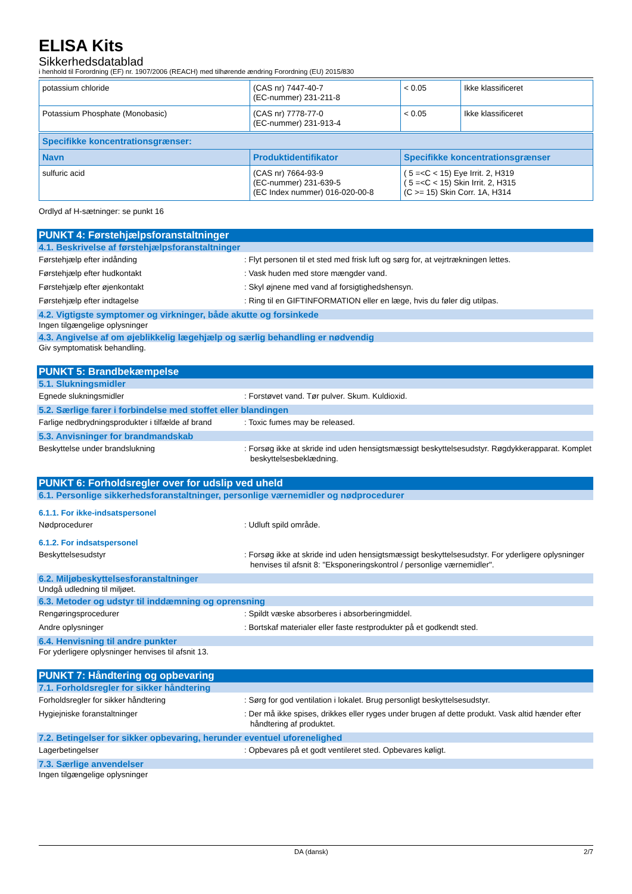ELISA Kits
Sikkerhedsdatablad
i henhold til Forordning (EF) nr. 1907/2006 (REACH) med tilhørende ændring Forordning (EU) 2015/830
| potassium chloride | (CAS nr) 7447-40-7 (EC-nummer) 231-211-8 | < 0.05 | Ikke klassificeret |
| Potassium Phosphate (Monobasic) | (CAS nr) 7778-77-0 (EC-nummer) 231-913-4 | < 0.05 | Ikke klassificeret |
| Specifikke koncentrationsgrænser: | | |
| --- | --- | --- |
| Navn | Produktidentifikator | Specifikke koncentrationsgrænser |
| sulfuric acid | (CAS nr) 7664-93-9 (EC-nummer) 231-639-5 (EC Index nummer) 016-020-00-8 | ( 5 =<C < 15) Eye Irrit. 2, H319 ( 5 =<C < 15) Skin Irrit. 2, H315 (C >= 15) Skin Corr. 1A, H314 |
Ordlyd af H-sætninger: se punkt 16
PUNKT 4: Førstehjælpsforanstaltninger
4.1. Beskrivelse af førstehjælpsforanstaltninger
Førstehjælp efter indånding : Flyt personen til et sted med frisk luft og sørg for, at vejrtrækningen lettes.
Førstehjælp efter hudkontakt : Vask huden med store mængder vand.
Førstehjælp efter øjenkontakt : Skyl øjnene med vand af forsigtighedshensyn.
Førstehjælp efter indtagelse : Ring til en GIFTINFORMATION eller en læge, hvis du føler dig utilpas.
4.2. Vigtigste symptomer og virkninger, både akutte og forsinkede
Ingen tilgængelige oplysninger
4.3. Angivelse af om øjeblikkelig lægehjælp og særlig behandling er nødvendig
Giv symptomatisk behandling.
PUNKT 5: Brandbekæmpelse
5.1. Slukningsmidler
Egnede slukningsmidler : Forstøvet vand. Tør pulver. Skum. Kuldioxid.
5.2. Særlige farer i forbindelse med stoffet eller blandingen
Farlige nedbrydningsprodukter i tilfælde af brand
: Toxic fumes may be released.
5.3. Anvisninger for brandmandskab
Beskyttelse under brandslukning : Forsøg ikke at skride ind uden hensigtsmæssigt beskyttelsesudstyr. Røgdykkerapparat. Komplet beskyttelsesbeklædning.
PUNKT 6: Forholdsregler over for udslip ved uheld
6.1. Personlige sikkerhedsforanstaltninger, personlige værnemidler og nødprocedurer
6.1.1. For ikke-indsatspersonel
Nødprocedurer : Udluft spild område.
6.1.2. For indsatspersonel
Beskyttelsesudstyr : Forsøg ikke at skride ind uden hensigtsmæssigt beskyttelsesudstyr. For yderligere oplysninger henvises til afsnit 8: "Eksponeringskontrol / personlige værnemidler".
6.2. Miljøbeskyttelsesforanstaltninger
Undgå udledning til miljøet.
6.3. Metoder og udstyr til inddæmning og oprensning
Rengøringsprocedurer : Spildt væske absorberes i absorberingmiddel.
Andre oplysninger : Bortskaf materialer eller faste restprodukter på et godkendt sted.
6.4. Henvisning til andre punkter
For yderligere oplysninger henvises til afsnit 13.
PUNKT 7: Håndtering og opbevaring
7.1. Forholdsregler for sikker håndtering
Forholdsregler for sikker håndtering : Sørg for god ventilation i lokalet. Brug personligt beskyttelsesudstyr.
Hygiejniske foranstaltninger : Der må ikke spises, drikkes eller ryges under brugen af dette produkt. Vask altid hænder efter håndtering af produktet.
7.2. Betingelser for sikker opbevaring, herunder eventuel uforenelighed
Lagerbetingelser : Opbevares på et godt ventileret sted. Opbevares køligt.
7.3. Særlige anvendelser
Ingen tilgængelige oplysninger
DA (dansk) 2/7